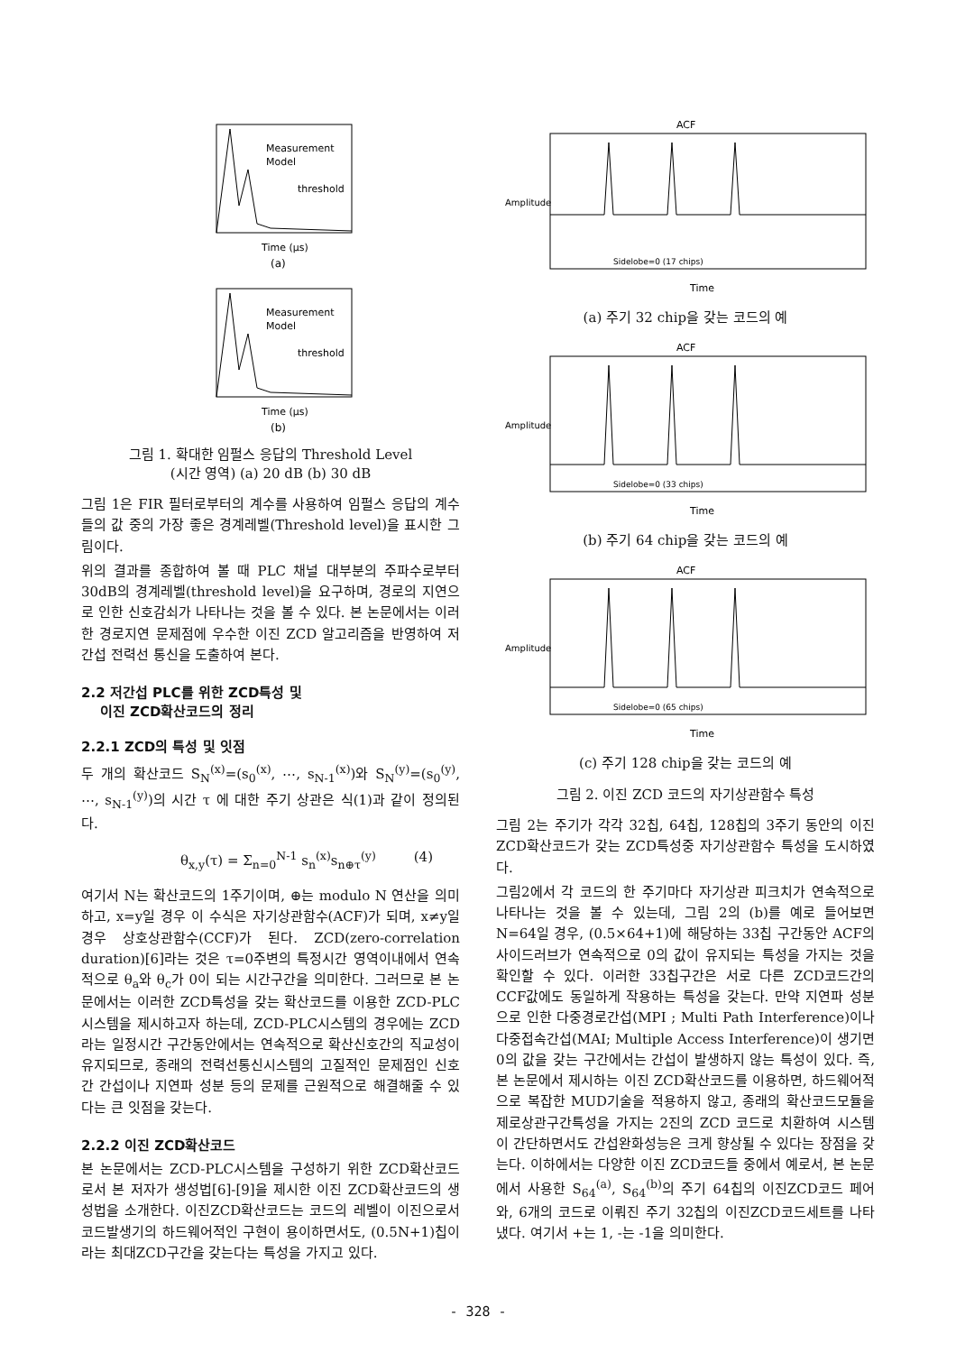Measurement
Model
threshold
Time (μs)
(a)
Measurement
Model
threshold
Time (μs)
(b)
그림 1. 확대한 임펄스 응답의 Threshold Level
(시간 영역) (a) 20 dB (b) 30 dB
그림 1은 FIR 필터로부터의 계수를 사용하여 임펄스 응답의 계수들의 값 중의 가장 좋은 경계레벨(Threshold level)을 표시한 그림이다.
위의 결과를 종합하여 볼 때 PLC 채널 대부분의 주파수로부터 30dB의 경계레벨(threshold level)을 요구하며, 경로의 지연으로 인한 신호감쇠가 나타나는 것을 볼 수 있다. 본 논문에서는 이러한 경로지연 문제점에 우수한 이진 ZCD 알고리즘을 반영하여 저 간섭 전력선 통신을 도출하여 본다.
2.2 저간섭 PLC를 위한 ZCD특성 및
이진 ZCD확산코드의 정리
2.2.1 ZCD의 특성 및 잇점
두 개의 확산코드 S<sub>N</sub><sup>(x)</sup>=(s<sub>0</sub><sup>(x)</sup>, ⋯, s<sub>N-1</sub><sup>(x)</sup>)와 S<sub>N</sub><sup>(y)</sup>=(s<sub>0</sub><sup>(y)</sup>, ⋯, s<sub>N-1</sub><sup>(y)</sup>)의 시간 τ 에 대한 주기 상관은 식(1)과 같이 정의된다.
θ<sub>x,y</sub>(τ) = Σ<sub>n=0</sub><sup>N-1</sup> s<sub>n</sub><sup>(x)</sup>s<sub>n⊕τ</sub><sup>(y)</sup> (4)
여기서 N는 확산코드의 1주기이며, ⊕는 modulo N 연산을 의미하고, x=y일 경우 이 수식은 자기상관함수(ACF)가 되며, x≠y일 경우 상호상관함수(CCF)가 된다. ZCD(zero-correlation duration)[6]라는 것은 τ=0주변의 특정시간 영역이내에서 연속적으로 θ<sub>a</sub>와 θ<sub>c</sub>가 0이 되는 시간구간을 의미한다. 그러므로 본 논문에서는 이러한 ZCD특성을 갖는 확산코드를 이용한 ZCD-PLC시스템을 제시하고자 하는데, ZCD-PLC시스템의 경우에는 ZCD라는 일정시간 구간동안에서는 연속적으로 확산신호간의 직교성이 유지되므로, 종래의 전력선통신시스템의 고질적인 문제점인 신호 간 간섭이나 지연파 성분 등의 문제를 근원적으로 해결해줄 수 있다는 큰 잇점을 갖는다.
2.2.2 이진 ZCD확산코드
본 논문에서는 ZCD-PLC시스템을 구성하기 위한 ZCD확산코드로서 본 저자가 생성법[6]-[9]을 제시한 이진 ZCD확산코드의 생성법을 소개한다. 이진ZCD확산코드는 코드의 레벨이 이진으로서 코드발생기의 하드웨어적인 구현이 용이하면서도, (0.5N+1)칩이라는 최대ZCD구간을 갖는다는 특성을 가지고 있다.
ACF
Sidelobe=0 (17 chips)
Time
Amplitude
(a) 주기 32 chip을 갖는 코드의 예
ACF
Sidelobe=0 (33 chips)
Time
Amplitude
(b) 주기 64 chip을 갖는 코드의 예
ACF
Sidelobe=0 (65 chips)
Time
Amplitude
(c) 주기 128 chip을 갖는 코드의 예
그림 2. 이진 ZCD 코드의 자기상관함수 특성
그림 2는 주기가 각각 32칩, 64칩, 128칩의 3주기 동안의 이진ZCD확산코드가 갖는 ZCD특성중 자기상관함수 특성을 도시하였다.
그림2에서 각 코드의 한 주기마다 자기상관 피크치가 연속적으로 나타나는 것을 볼 수 있는데, 그림 2의 (b)를 예로 들어보면 N=64일 경우, (0.5×64+1)에 해당하는 33칩 구간동안 ACF의 사이드러브가 연속적으로 0의 값이 유지되는 특성을 가지는 것을 확인할 수 있다. 이러한 33칩구간은 서로 다른 ZCD코드간의 CCF값에도 동일하게 작용하는 특성을 갖는다. 만약 지연파 성분으로 인한 다중경로간섭(MPI ; Multi Path Interference)이나 다중접속간섭(MAI; Multiple Access Interference)이 생기면 0의 값을 갖는 구간에서는 간섭이 발생하지 않는 특성이 있다. 즉, 본 논문에서 제시하는 이진 ZCD확산코드를 이용하면, 하드웨어적으로 복잡한 MUD기술을 적용하지 않고, 종래의 확산코드모듈을 제로상관구간특성을 가지는 2진의 ZCD 코드로 치환하여 시스템이 간단하면서도 간섭완화성능은 크게 향상될 수 있다는 장점을 갖는다. 이하에서는 다양한 이진 ZCD코드들 중에서 예로서, 본 논문에서 사용한 S<sub>64</sub><sup>(a)</sup>, S<sub>64</sub><sup>(b)</sup>의 주기 64칩의 이진ZCD코드 페어와, 6개의 코드로 이뤄진 주기 32칩의 이진ZCD코드세트를 나타냈다. 여기서 +는 1, -는 -1을 의미한다.
- 328 -